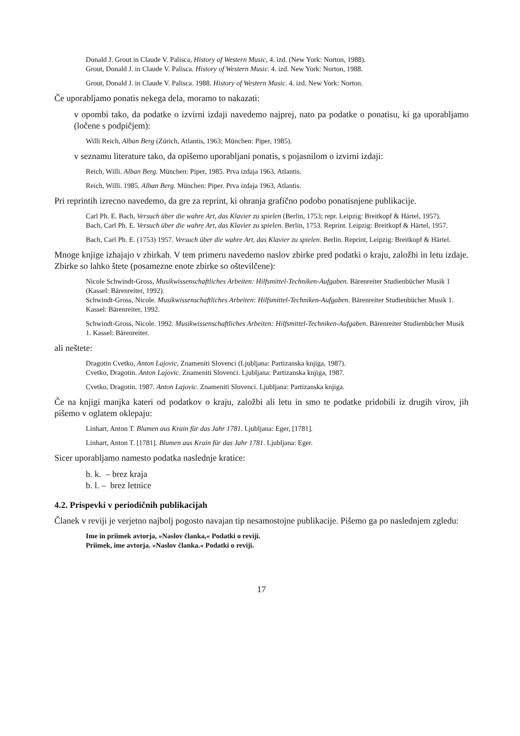Donald J. Grout in Claude V. Palisca, History of Western Music, 4. izd. (New York: Norton, 1988).
Grout, Donald J. in Claude V. Palisca. History of Western Music. 4. izd. New York: Norton, 1988.
Grout, Donald J. in Claude V. Palisca. 1988. History of Western Music. 4. izd. New York: Norton.
Če uporabljamo ponatis nekega dela, moramo to nakazati:
v opombi tako, da podatke o izvirni izdaji navedemo najprej, nato pa podatke o ponatisu, ki ga uporabljamo (ločene s podpičjem):
Willi Reich, Alban Berg (Zürich, Atlantis, 1963; München: Piper, 1985).
v seznamu literature tako, da opišemo uporabljani ponatis, s pojasnilom o izvirni izdaji:
Reich, Willi. Alban Berg. München: Piper, 1985. Prva izdaja 1963, Atlantis.
Reich, Willi. 1985. Alban Berg. München: Piper. Prva izdaja 1963, Atlantis.
Pri reprintih izrecno navedemo, da gre za reprint, ki ohranja grafično podobo ponatisnjene publikacije.
Carl Ph. E. Bach, Versuch über die wahre Art, das Klavier zu spielen (Berlin, 1753; repr. Leipzig: Breitkopf & Härtel, 1957).
Bach, Carl Ph. E. Versuch über die wahre Art, das Klavier zu spielen. Berlin, 1753. Reprint. Leipzig: Breitkopf & Härtel, 1957.
Bach, Carl Ph. E. (1753) 1957. Versuch über die wahre Art, das Klavier zu spielen. Berlin. Reprint, Leipzig: Breitkopf & Härtel.
Mnoge knjige izhajajo v zbirkah. V tem primeru navedemo naslov zbirke pred podatki o kraju, založbi in letu izdaje. Zbirke so lahko štete (posamezne enote zbirke so oštevilčene):
Nicole Schwindt-Gross, Musikwissenschaftliches Arbeiten: Hilfsmittel-Techniken-Aufgaben. Bärenreiter Studienbücher Musik 1 (Kassel: Bärenreiter, 1992).
Schwindt-Gross, Nicole. Musikwissenschaftliches Arbeiten: Hilfsmittel-Techniken-Aufgaben. Bärenreiter Studienbücher Musik 1. Kassel: Bärenreiter, 1992.
Schwindt-Gross, Nicole. 1992. Musikwissenschaftliches Arbeiten: Hilfsmittel-Techniken-Aufgaben. Bärenreiter Studienbücher Musik 1. Kassel: Bärenreiter.
ali neštete:
Dragotin Cvetko, Anton Lajovic, Znameniti Slovenci (Ljubljana: Partizanska knjiga, 1987).
Cvetko, Dragotin. Anton Lajovic. Znameniti Slovenci. Ljubljana: Partizanska knjiga, 1987.
Cvetko, Dragotin. 1987. Anton Lajovic. Znameniti Slovenci. Ljubljana: Partizanska knjiga.
Če na knjigi manjka kateri od podatkov o kraju, založbi ali letu in smo te podatke pridobili iz drugih virov, jih pišemo v oglatem oklepaju:
Linhart, Anton T. Blumen aus Krain für das Jahr 1781. Ljubljana: Eger, [1781].
Linhart, Anton T. [1781]. Blumen aus Krain für das Jahr 1781. Ljubljana: Eger.
Sicer uporabljamo namesto podatka naslednje kratice:
b. k. – brez kraja
b. l. – brez letnice
4.2. Prispevki v periodičnih publikacijah
Članek v reviji je verjetno najbolj pogosto navajan tip nesamostojne publikacije. Pišemo ga po naslednjem zgledu:
Ime in priimek avtorja, »Naslov članka,« Podatki o reviji.
Priimek, ime avtorja. »Naslov članka.« Podatki o reviji.
17